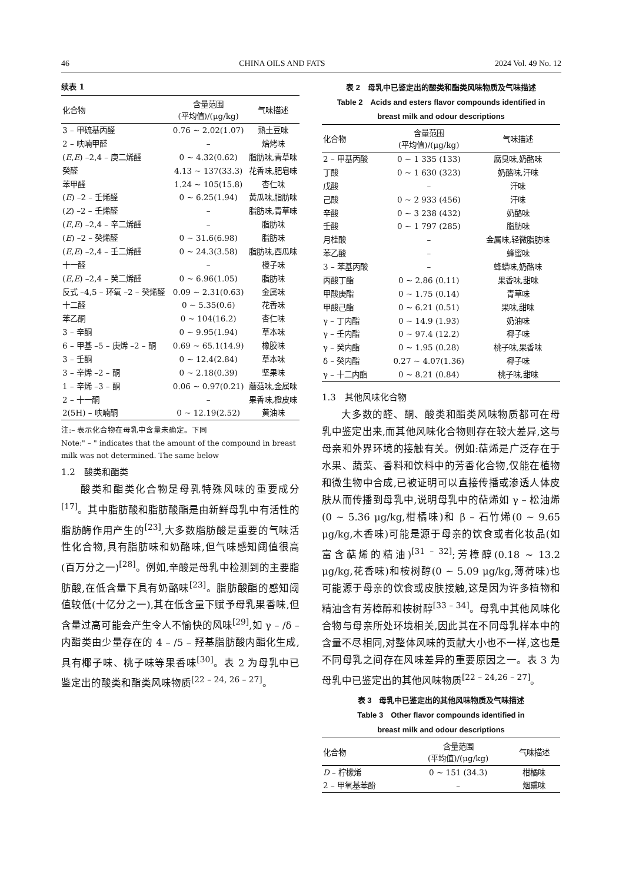46 CHINA OILS AND FATS 2024 Vol. 49 No. 12
续表 1
| 化合物 | 含量范围 (平均值)/(μg/kg) | 气味描述 |
| --- | --- | --- |
| 3 – 甲硫基丙醛 | 0.76 ~ 2.02(1.07) | 熟土豆味 |
| 2 – 呋喃甲醛 | – | 焙烤味 |
| ( E , E ) –2,4 – 庚二烯醛 | 0 ~ 4.32(0.62) | 脂肪味,青草味 |
| 癸醛 | 4.13 ~ 137(33.3) | 花香味,肥皂味 |
| 苯甲醛 | 1.24 ~ 105(15.8) | 杏仁味 |
| ( E ) –2 – 壬烯醛 | 0 ~ 6.25(1.94) | 黄瓜味,脂肪味 |
| ( Z ) –2 – 壬烯醛 | – | 脂肪味,青草味 |
| ( E , E ) –2,4 – 辛二烯醛 | – | 脂肪味 |
| ( E ) –2 – 癸烯醛 | 0 ~ 31.6(6.98) | 脂肪味 |
| ( E , E ) –2,4 – 壬二烯醛 | 0 ~ 24.3(3.58) | 脂肪味,西瓜味 |
| 十一醛 | – | 橙子味 |
| ( E , E ) –2,4 – 癸二烯醛 | 0 ~ 6.96(1.05) | 脂肪味 |
| 反式 –4,5 – 环氧 –2 – 癸烯醛 | 0.09 ~ 2.31(0.63) | 金属味 |
| 十二醛 | 0 ~ 5.35(0.6) | 花香味 |
| 苯乙酮 | 0 ~ 104(16.2) | 杏仁味 |
| 3 – 辛酮 | 0 ~ 9.95(1.94) | 草本味 |
| 6 – 甲基 –5 – 庚烯 –2 – 酮 | 0.69 ~ 65.1(14.9) | 橡胶味 |
| 3 – 壬酮 | 0 ~ 12.4(2.84) | 草本味 |
| 3 – 辛烯 –2 – 酮 | 0 ~ 2.18(0.39) | 坚果味 |
| 1 – 辛烯 –3 – 酮 | 0.06 ~ 0.97(0.21) | 蘑菇味,金属味 |
| 2 – 十一酮 | – | 果香味,橙皮味 |
| 2(5H) – 呋喃酮 | 0 ~ 12.19(2.52) | 黄油味 |
注:– 表示化合物在母乳中含量未确定。下同
Note:" – " indicates that the amount of the compound in breast milk was not determined. The same below
1.2　酸类和酯类
酸类和酯类化合物是母乳特殊风味的重要成分<sup>[17]</sup>。其中脂肪酸和脂肪酸酯是由新鲜母乳中有活性的脂肪酶作用产生的<sup>[23]</sup>,大多数脂肪酸是重要的气味活性化合物,具有脂肪味和奶酪味,但气味感知阈值很高(百万分之一)<sup>[28]</sup>。例如,辛酸是母乳中检测到的主要脂肪酸,在低含量下具有奶酪味<sup>[23]</sup>。脂肪酸酯的感知阈值较低(十亿分之一),其在低含量下赋予母乳果香味,但含量过高可能会产生令人不愉快的风味<sup>[29]</sup>,如 γ – /δ – 内酯类由少量存在的 4 – /5 – 羟基脂肪酸内酯化生成,具有椰子味、桃子味等果香味<sup>[30]</sup>。表 2 为母乳中已鉴定出的酸类和酯类风味物质<sup>[22 – 24, 26 – 27]</sup>。
表 2　母乳中已鉴定出的酸类和酯类风味物质及气味描述
Table 2　Acids and esters flavor compounds identified in
breast milk and odour descriptions
| 化合物 | 含量范围 (平均值)/(μg/kg) | 气味描述 |
| --- | --- | --- |
| 2 – 甲基丙酸 | 0 ~ 1 335 (133) | 腐臭味,奶酪味 |
| 丁酸 | 0 ~ 1 630 (323) | 奶酪味,汗味 |
| 戊酸 | – | 汗味 |
| 己酸 | 0 ~ 2 933 (456) | 汗味 |
| 辛酸 | 0 ~ 3 238 (432) | 奶酪味 |
| 壬酸 | 0 ~ 1 797 (285) | 脂肪味 |
| 月桂酸 | – | 金属味,轻微脂肪味 |
| 苯乙酸 | – | 蜂蜜味 |
| 3 – 苯基丙酸 | – | 蜂蜡味,奶酪味 |
| 丙酸丁酯 | 0 ~ 2.86 (0.11) | 果香味,甜味 |
| 甲酸庚酯 | 0 ~ 1.75 (0.14) | 青草味 |
| 甲酸己酯 | 0 ~ 6.21 (0.51) | 果味,甜味 |
| γ – 丁内酯 | 0 ~ 14.9 (1.93) | 奶油味 |
| γ – 壬内酯 | 0 ~ 97.4 (12.2) | 椰子味 |
| γ – 癸内酯 | 0 ~ 1.95 (0.28) | 桃子味,果香味 |
| δ – 癸内酯 | 0.27 ~ 4.07(1.36) | 椰子味 |
| γ – 十二内酯 | 0 ~ 8.21 (0.84) | 桃子味,甜味 |
1.3　其他风味化合物
大多数的醛、酮、酸类和酯类风味物质都可在母乳中鉴定出来,而其他风味化合物则存在较大差异,这与母亲和外界环境的接触有关。例如:萜烯是广泛存在于水果、蔬菜、香料和饮料中的芳香化合物,仅能在植物和微生物中合成,已被证明可以直接传播或渗透人体皮肤从而传播到母乳中,说明母乳中的萜烯如 γ – 松油烯(0 ~ 5.36 μg/kg,柑橘味)和 β – 石竹烯(0 ~ 9.65 μg/kg,木香味)可能是源于母亲的饮食或者化妆品(如富含萜烯的精油)<sup>[31 – 32]</sup>;芳樟醇(0.18 ~ 13.2 μg/kg,花香味)和桉树醇(0 ~ 5.09 μg/kg,薄荷味)也可能源于母亲的饮食或皮肤接触,这是因为许多植物和精油含有芳樟醇和桉树醇<sup>[33 – 34]</sup>。母乳中其他风味化合物与母亲所处环境相关,因此其在不同母乳样本中的含量不尽相同,对整体风味的贡献大小也不一样,这也是不同母乳之间存在风味差异的重要原因之一。表 3 为母乳中已鉴定出的其他风味物质<sup>[22 – 24,26 – 27]</sup>。
表 3　母乳中已鉴定出的其他风味物质及气味描述
Table 3　Other flavor compounds identified in
breast milk and odour descriptions
| 化合物 | 含量范围 (平均值)/(μg/kg) | 气味描述 |
| --- | --- | --- |
| D – 柠檬烯 | 0 ~ 151 (34.3) | 柑橘味 |
| 2 – 甲氧基苯酚 | – | 烟熏味 |